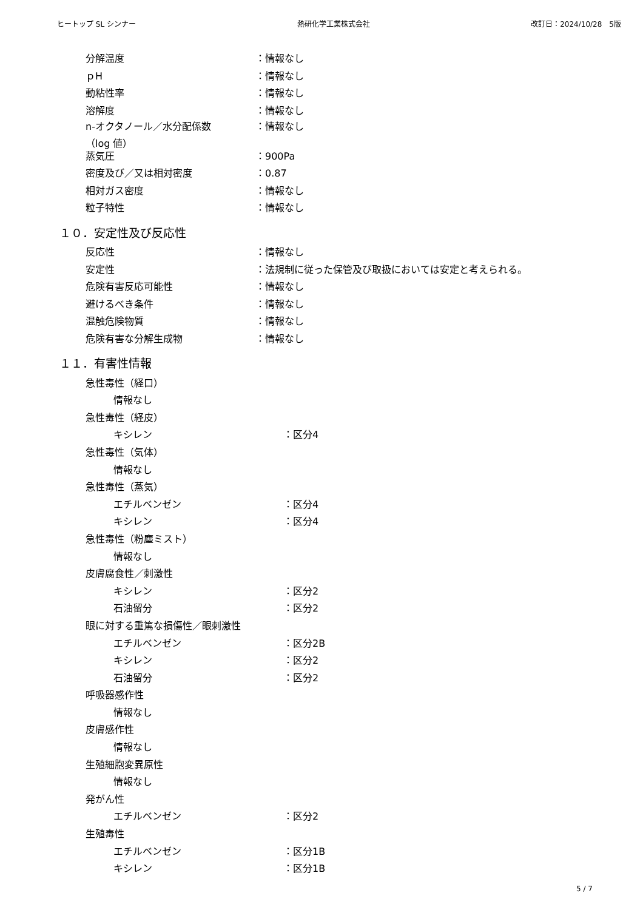ヒートップ SL シンナー 熱研化学工業株式会社 改訂日：2024/10/28　5版
分解温度 ：情報なし
ｐH ：情報なし
動粘性率 ：情報なし
溶解度 ：情報なし
n-オクタノール／水分配係数
（log 値） ：情報なし
蒸気圧 ：900Pa
密度及び／又は相対密度 ：0.87
相対ガス密度 ：情報なし
粒子特性 ：情報なし
１０．安定性及び反応性
反応性 ：情報なし
安定性 ：法規制に従った保管及び取扱においては安定と考えられる。
危険有害反応可能性 ：情報なし
避けるべき条件 ：情報なし
混触危険物質 ：情報なし
危険有害な分解生成物 ：情報なし
１１．有害性情報
急性毒性（経口）
情報なし
急性毒性（経皮）
キシレン ：区分4
急性毒性（気体）
情報なし
急性毒性（蒸気）
エチルベンゼン ：区分4
キシレン ：区分4
急性毒性（粉塵ミスト）
情報なし
皮膚腐食性／刺激性
キシレン ：区分2
石油留分 ：区分2
眼に対する重篤な損傷性／眼刺激性
エチルベンゼン ：区分2B
キシレン ：区分2
石油留分 ：区分2
呼吸器感作性
情報なし
皮膚感作性
情報なし
生殖細胞変異原性
情報なし
発がん性
エチルベンゼン ：区分2
生殖毒性
エチルベンゼン ：区分1B
キシレン ：区分1B
5 / 7